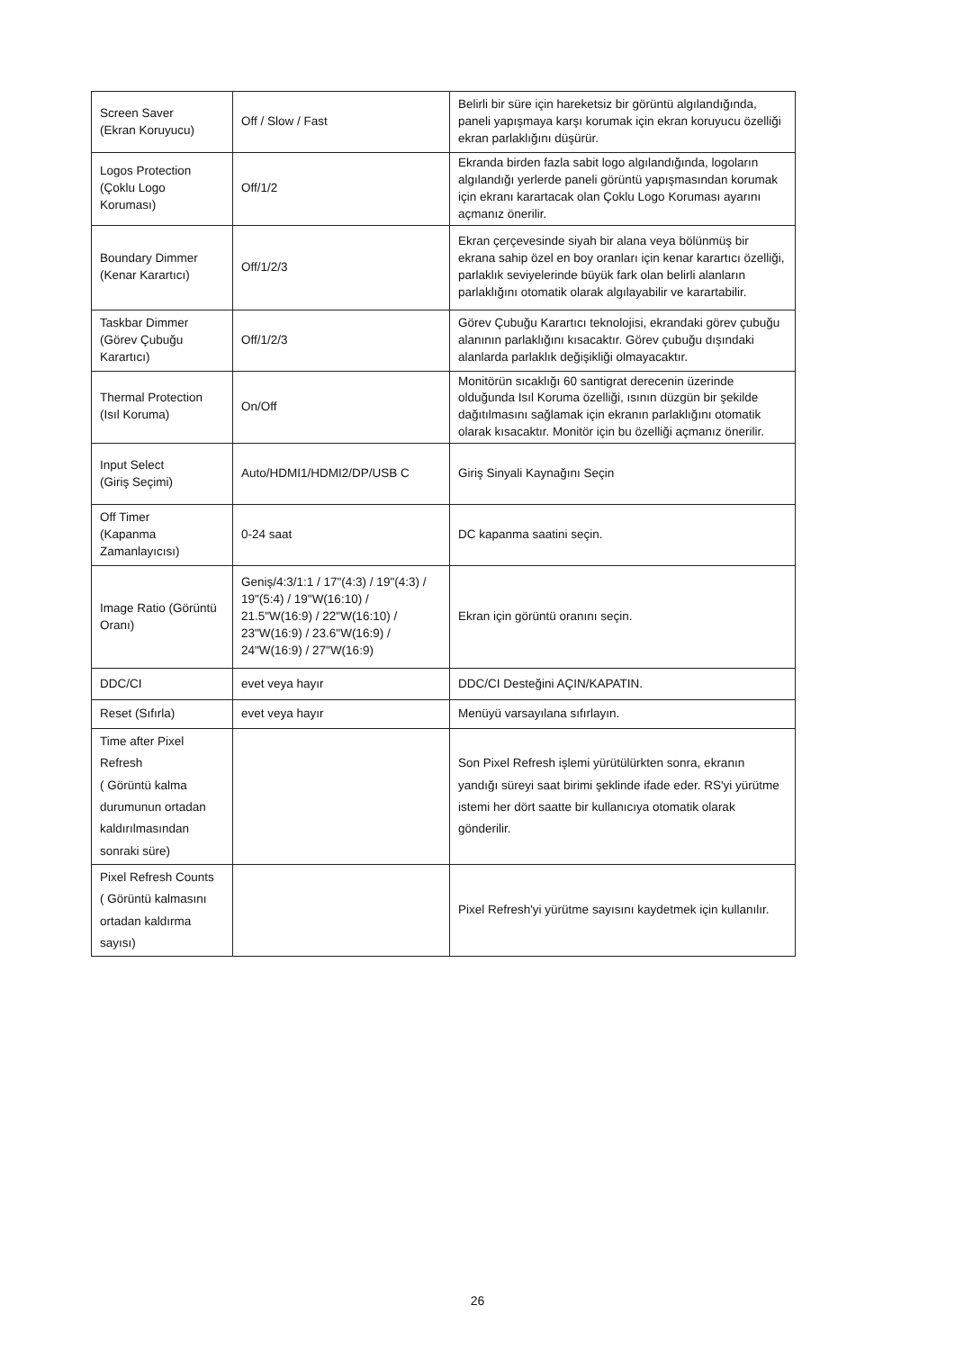| Screen Saver (Ekran Koruyucu) | Off / Slow / Fast | Belirli bir süre için hareketsiz bir görüntü algılandığında, paneli yapışmaya karşı korumak için ekran koruyucu özelliği ekran parlaklığını düşürür. |
| Logos Protection (Çoklu Logo Koruması) | Off/1/2 | Ekranda birden fazla sabit logo algılandığında, logoların algılandığı yerlerde paneli görüntü yapışmasından korumak için ekranı karartacak olan Çoklu Logo Koruması ayarını açmanız önerilir. |
| Boundary Dimmer (Kenar Karartıcı) | Off/1/2/3 | Ekran çerçevesinde siyah bir alana veya bölünmüş bir ekrana sahip özel en boy oranları için kenar karartıcı özelliği, parlaklık seviyelerinde büyük fark olan belirli alanların parlaklığını otomatik olarak algılayabilir ve karartabilir. |
| Taskbar Dimmer (Görev Çubuğu Karartıcı) | Off/1/2/3 | Görev Çubuğu Karartıcı teknolojisi, ekrandaki görev çubuğu alanının parlaklığını kısacaktır. Görev çubuğu dışındaki alanlarda parlaklık değişikliği olmayacaktır. |
| Thermal Protection (Isıl Koruma) | On/Off | Monitörün sıcaklığı 60 santigrat derecenin üzerinde olduğunda Isıl Koruma özelliği, ısının düzgün bir şekilde dağıtılmasını sağlamak için ekranın parlaklığını otomatik olarak kısacaktır. Monitör için bu özelliği açmanız önerilir. |
| Input Select (Giriş Seçimi) | Auto/HDMI1/HDMI2/DP/USB C | Giriş Sinyali Kaynağını Seçin |
| Off Timer (Kapanma Zamanlayıcısı) | 0-24 saat | DC kapanma saatini seçin. |
| Image Ratio (Görüntü Oranı) | Geniş/4:3/1:1 / 17"(4:3) / 19"(4:3) / 19"(5:4) / 19"W(16:10) / 21.5"W(16:9) / 22"W(16:10) / 23"W(16:9) / 23.6"W(16:9) / 24"W(16:9) / 27"W(16:9) | Ekran için görüntü oranını seçin. |
| DDC/CI | evet veya hayır | DDC/CI Desteğini AÇIN/KAPATIN. |
| Reset (Sıfırla) | evet veya hayır | Menüyü varsayılana sıfırlayın. |
| Time after Pixel Refresh ( Görüntü kalma durumunun ortadan kaldırılmasından sonraki süre) | | Son Pixel Refresh işlemi yürütülürkten sonra, ekranın yandığı süreyi saat birimi şeklinde ifade eder. RS'yi yürütme istemi her dört saatte bir kullanıcıya otomatik olarak gönderilir. |
| Pixel Refresh Counts ( Görüntü kalmasını ortadan kaldırma sayısı) | | Pixel Refresh'yi yürütme sayısını kaydetmek için kullanılır. |
26